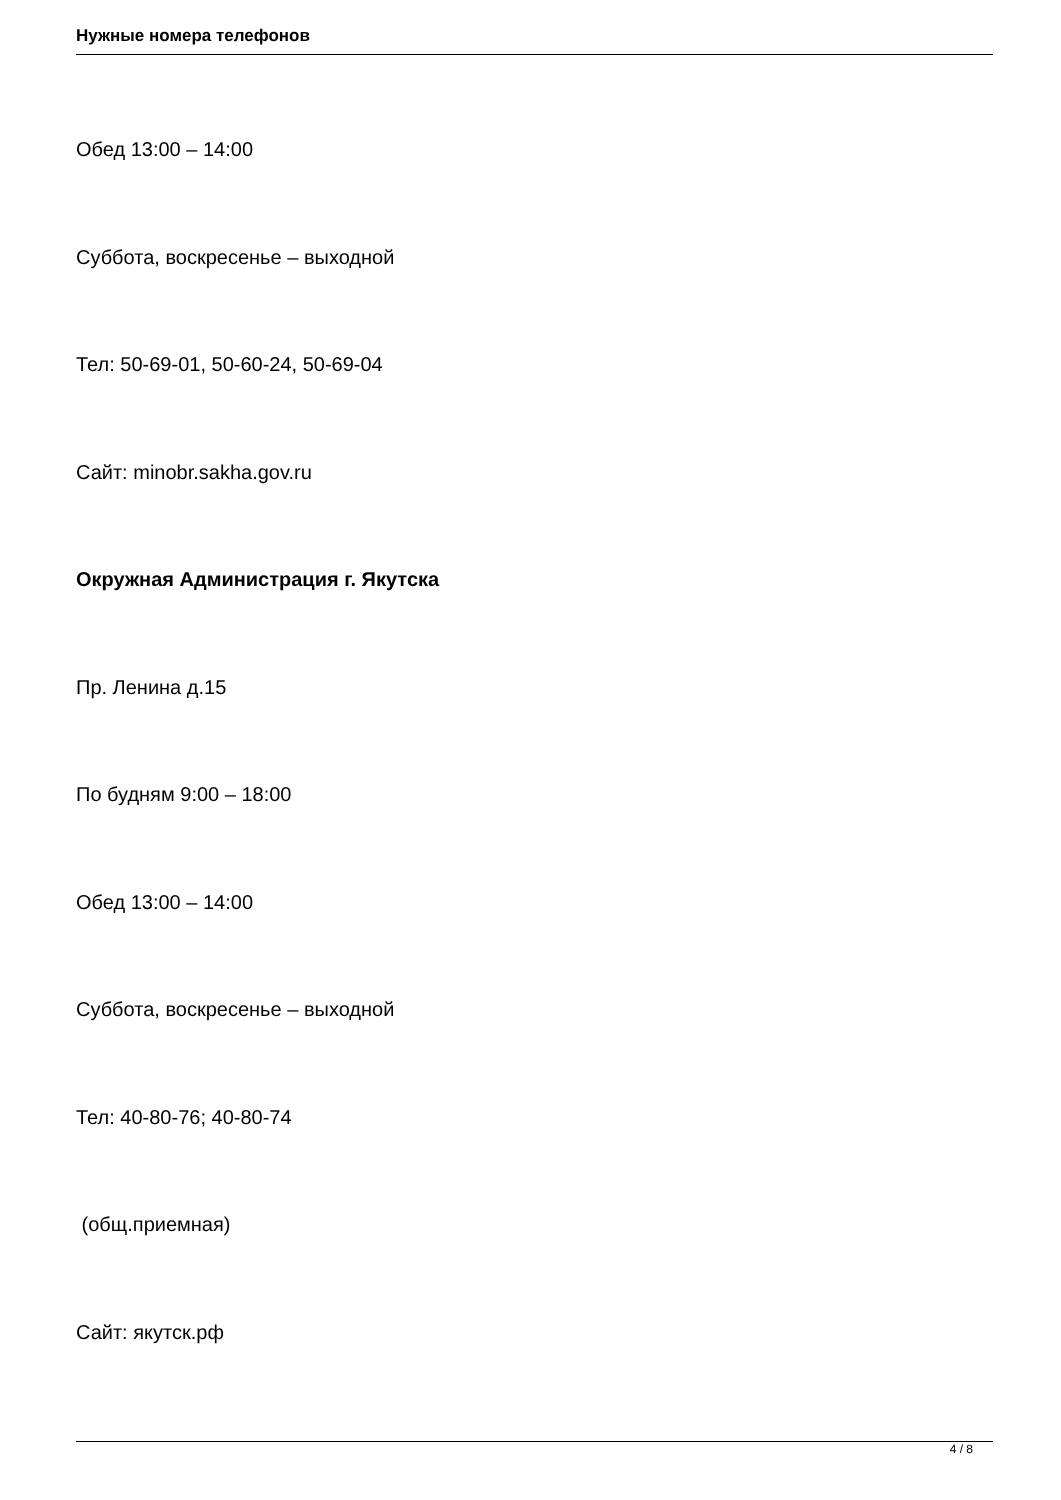Нужные номера телефонов
Обед 13:00 – 14:00
Суббота, воскресенье – выходной
Тел: 50-69-01, 50-60-24, 50-69-04
Сайт: minobr.sakha.gov.ru
Окружная Администрация г. Якутска
Пр. Ленина д.15
По будням 9:00 – 18:00
Обед 13:00 – 14:00
Суббота, воскресенье – выходной
Тел: 40-80-76; 40-80-74
(общ.приемная)
Сайт: якутск.рф
4 / 8